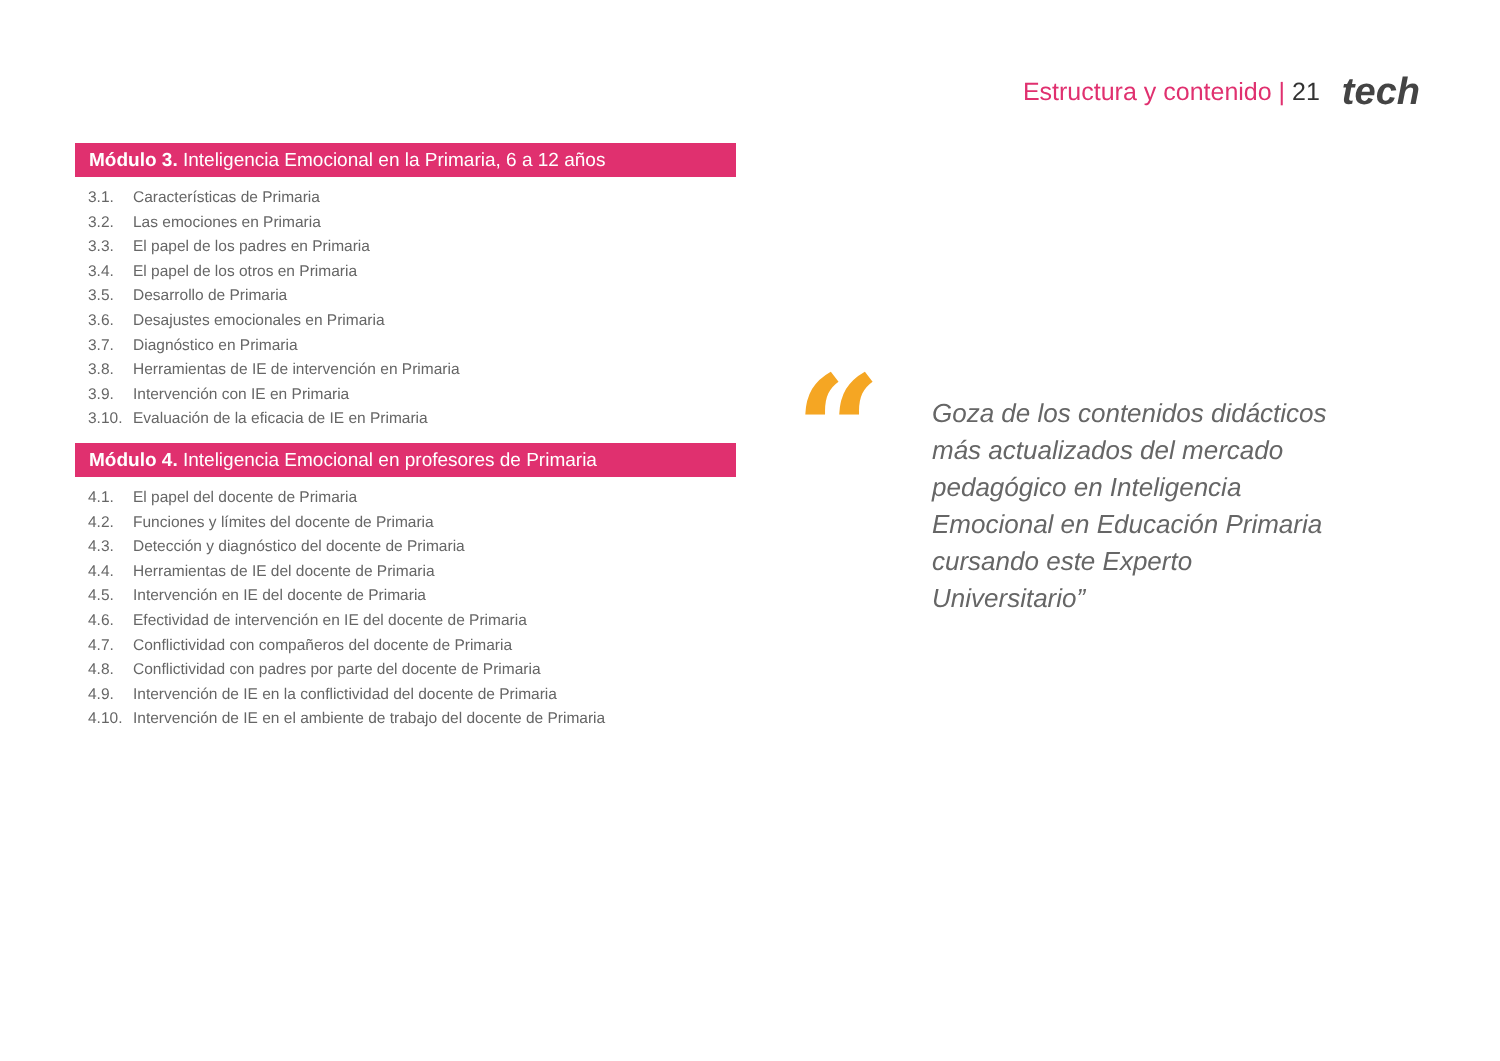Estructura y contenido | 21
tech
Módulo 3. Inteligencia Emocional en la Primaria, 6 a 12 años
3.1. Características de Primaria
3.2. Las emociones en Primaria
3.3. El papel de los padres en Primaria
3.4. El papel de los otros en Primaria
3.5. Desarrollo de Primaria
3.6. Desajustes emocionales en Primaria
3.7. Diagnóstico en Primaria
3.8. Herramientas de IE de intervención en Primaria
3.9. Intervención con IE en Primaria
3.10. Evaluación de la eficacia de IE en Primaria
Módulo 4. Inteligencia Emocional en profesores de Primaria
4.1. El papel del docente de Primaria
4.2. Funciones y límites del docente de Primaria
4.3. Detección y diagnóstico del docente de Primaria
4.4. Herramientas de IE del docente de Primaria
4.5. Intervención en IE del docente de Primaria
4.6. Efectividad de intervención en IE del docente de Primaria
4.7. Conflictividad con compañeros del docente de Primaria
4.8. Conflictividad con padres por parte del docente de Primaria
4.9. Intervención de IE en la conflictividad del docente de Primaria
4.10. Intervención de IE en el ambiente de trabajo del docente de Primaria
“
Goza de los contenidos didácticos más actualizados del mercado pedagógico en Inteligencia Emocional en Educación Primaria cursando este Experto Universitario”